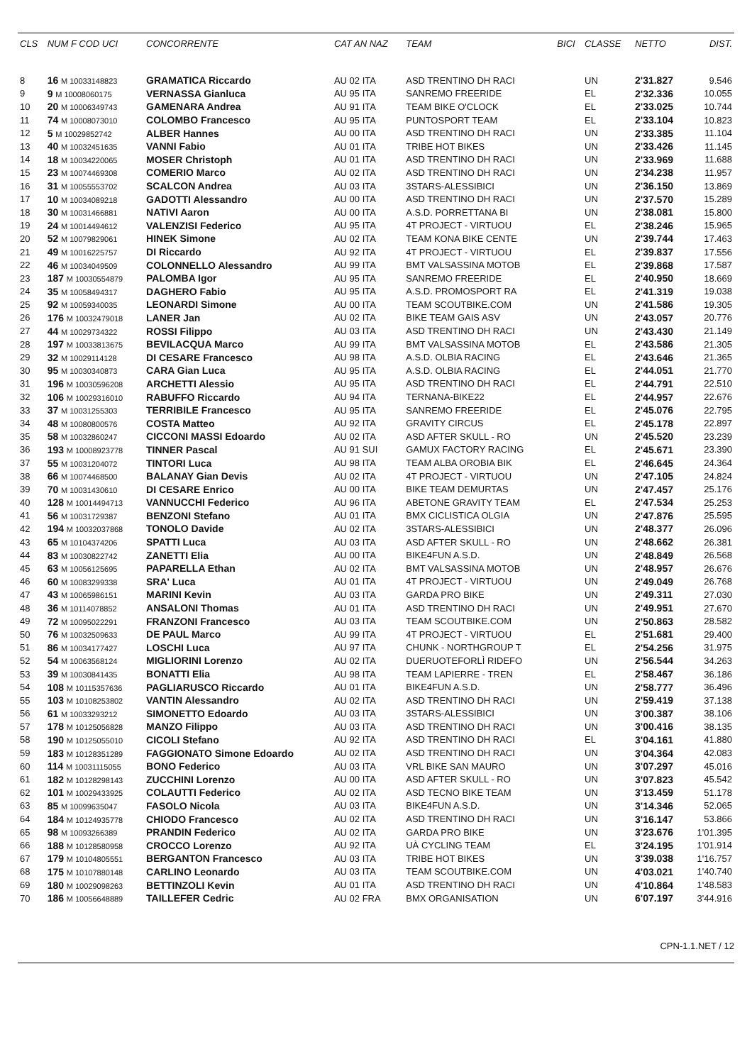| CLS | NUM F COD UCI | CONCORRENTE | CAT AN NAZ | TEAM | BICI | CLASSE | NETTO | DIST. |
| --- | --- | --- | --- | --- | --- | --- | --- | --- |
| 8 | 16 M 10033148823 | GRAMATICA Riccardo | AU 02 ITA | ASD TRENTINO DH RACI | | UN | 2'31.827 | 9.546 |
| 9 | 9 M 10008060175 | VERNASSA Gianluca | AU 95 ITA | SANREMO FREERIDE | | EL | 2'32.336 | 10.055 |
| 10 | 20 M 10006349743 | GAMENARA Andrea | AU 91 ITA | TEAM BIKE O'CLOCK | | EL | 2'33.025 | 10.744 |
| 11 | 74 M 10008073010 | COLOMBO Francesco | AU 95 ITA | PUNTOSPORT TEAM | | EL | 2'33.104 | 10.823 |
| 12 | 5 M 10029852742 | ALBER Hannes | AU 00 ITA | ASD TRENTINO DH RACI | | UN | 2'33.385 | 11.104 |
| 13 | 40 M 10032451635 | VANNI Fabio | AU 01 ITA | TRIBE HOT BIKES | | UN | 2'33.426 | 11.145 |
| 14 | 18 M 10034220065 | MOSER Christoph | AU 01 ITA | ASD TRENTINO DH RACI | | UN | 2'33.969 | 11.688 |
| 15 | 23 M 10074469308 | COMERIO Marco | AU 02 ITA | ASD TRENTINO DH RACI | | UN | 2'34.238 | 11.957 |
| 16 | 31 M 10055553702 | SCALCON Andrea | AU 03 ITA | 3STARS-ALESSIBICI | | UN | 2'36.150 | 13.869 |
| 17 | 10 M 10034089218 | GADOTTI Alessandro | AU 00 ITA | ASD TRENTINO DH RACI | | UN | 2'37.570 | 15.289 |
| 18 | 30 M 10031466881 | NATIVI Aaron | AU 00 ITA | A.S.D. PORRETTANA BI | | UN | 2'38.081 | 15.800 |
| 19 | 24 M 10014494612 | VALENZISI Federico | AU 95 ITA | 4T PROJECT - VIRTUOU | | EL | 2'38.246 | 15.965 |
| 20 | 52 M 10079829061 | HINEK Simone | AU 02 ITA | TEAM KONA BIKE CENTE | | UN | 2'39.744 | 17.463 |
| 21 | 49 M 10016225757 | DI Riccardo | AU 92 ITA | 4T PROJECT - VIRTUOU | | EL | 2'39.837 | 17.556 |
| 22 | 46 M 10034049509 | COLONNELLO Alessandro | AU 99 ITA | BMT VALSASSINA MOTOB | | EL | 2'39.868 | 17.587 |
| 23 | 187 M 10030554879 | PALOMBA Igor | AU 95 ITA | SANREMO FREERIDE | | EL | 2'40.950 | 18.669 |
| 24 | 35 M 10058494317 | DAGHERO Fabio | AU 95 ITA | A.S.D. PROMOSPORT RA | | EL | 2'41.319 | 19.038 |
| 25 | 92 M 10059340035 | LEONARDI Simone | AU 00 ITA | TEAM SCOUTBIKE.COM | | UN | 2'41.586 | 19.305 |
| 26 | 176 M 10032479018 | LANER Jan | AU 02 ITA | BIKE TEAM GAIS ASV | | UN | 2'43.057 | 20.776 |
| 27 | 44 M 10029734322 | ROSSI Filippo | AU 03 ITA | ASD TRENTINO DH RACI | | UN | 2'43.430 | 21.149 |
| 28 | 197 M 10033813675 | BEVILACQUA Marco | AU 99 ITA | BMT VALSASSINA MOTOB | | EL | 2'43.586 | 21.305 |
| 29 | 32 M 10029114128 | DI CESARE Francesco | AU 98 ITA | A.S.D. OLBIA RACING | | EL | 2'43.646 | 21.365 |
| 30 | 95 M 10030340873 | CARA Gian Luca | AU 95 ITA | A.S.D. OLBIA RACING | | EL | 2'44.051 | 21.770 |
| 31 | 196 M 10030596208 | ARCHETTI Alessio | AU 95 ITA | ASD TRENTINO DH RACI | | EL | 2'44.791 | 22.510 |
| 32 | 106 M 10029316010 | RABUFFO Riccardo | AU 94 ITA | TERNANA-BIKE22 | | EL | 2'44.957 | 22.676 |
| 33 | 37 M 10031255303 | TERRIBILE Francesco | AU 95 ITA | SANREMO FREERIDE | | EL | 2'45.076 | 22.795 |
| 34 | 48 M 10080800576 | COSTA Matteo | AU 92 ITA | GRAVITY CIRCUS | | EL | 2'45.178 | 22.897 |
| 35 | 58 M 10032860247 | CICCONI MASSI Edoardo | AU 02 ITA | ASD AFTER SKULL - RO | | UN | 2'45.520 | 23.239 |
| 36 | 193 M 10008923778 | TINNER Pascal | AU 91 SUI | GAMUX FACTORY RACING | | EL | 2'45.671 | 23.390 |
| 37 | 55 M 10031204072 | TINTORI Luca | AU 98 ITA | TEAM ALBA OROBIA BIK | | EL | 2'46.645 | 24.364 |
| 38 | 66 M 10074468500 | BALANAY Gian Devis | AU 02 ITA | 4T PROJECT - VIRTUOU | | UN | 2'47.105 | 24.824 |
| 39 | 70 M 10031430610 | DI CESARE Enrico | AU 00 ITA | BIKE TEAM DEMURTAS | | UN | 2'47.457 | 25.176 |
| 40 | 128 M 10014494713 | VANNUCCHI Federico | AU 96 ITA | ABETONE GRAVITY TEAM | | EL | 2'47.534 | 25.253 |
| 41 | 56 M 10031729387 | BENZONI Stefano | AU 01 ITA | BMX CICLISTICA OLGIA | | UN | 2'47.876 | 25.595 |
| 42 | 194 M 10032037868 | TONOLO Davide | AU 02 ITA | 3STARS-ALESSIBICI | | UN | 2'48.377 | 26.096 |
| 43 | 65 M 10104374206 | SPATTI Luca | AU 03 ITA | ASD AFTER SKULL - RO | | UN | 2'48.662 | 26.381 |
| 44 | 83 M 10030822742 | ZANETTI Elia | AU 00 ITA | BIKE4FUN A.S.D. | | UN | 2'48.849 | 26.568 |
| 45 | 63 M 10056125695 | PAPARELLA Ethan | AU 02 ITA | BMT VALSASSINA MOTOB | | UN | 2'48.957 | 26.676 |
| 46 | 60 M 10083299338 | SRA' Luca | AU 01 ITA | 4T PROJECT - VIRTUOU | | UN | 2'49.049 | 26.768 |
| 47 | 43 M 10065986151 | MARINI Kevin | AU 03 ITA | GARDA PRO BIKE | | UN | 2'49.311 | 27.030 |
| 48 | 36 M 10114078852 | ANSALONI Thomas | AU 01 ITA | ASD TRENTINO DH RACI | | UN | 2'49.951 | 27.670 |
| 49 | 72 M 10095022291 | FRANZONI Francesco | AU 03 ITA | TEAM SCOUTBIKE.COM | | UN | 2'50.863 | 28.582 |
| 50 | 76 M 10032509633 | DE PAUL Marco | AU 99 ITA | 4T PROJECT - VIRTUOU | | EL | 2'51.681 | 29.400 |
| 51 | 86 M 10034177427 | LOSCHI Luca | AU 97 ITA | CHUNK - NORTHGROUP T | | EL | 2'54.256 | 31.975 |
| 52 | 54 M 10063568124 | MIGLIORINI Lorenzo | AU 02 ITA | DUERUOTEFORLÌ RIDEFO | | UN | 2'56.544 | 34.263 |
| 53 | 39 M 10030841435 | BONATTI Elia | AU 98 ITA | TEAM LAPIERRE - TREN | | EL | 2'58.467 | 36.186 |
| 54 | 108 M 10115357636 | PAGLIARUSCO Riccardo | AU 01 ITA | BIKE4FUN A.S.D. | | UN | 2'58.777 | 36.496 |
| 55 | 103 M 10108253802 | VANTIN Alessandro | AU 02 ITA | ASD TRENTINO DH RACI | | UN | 2'59.419 | 37.138 |
| 56 | 61 M 10033293212 | SIMONETTO Edoardo | AU 03 ITA | 3STARS-ALESSIBICI | | UN | 3'00.387 | 38.106 |
| 57 | 178 M 10125056828 | MANZO Filippo | AU 03 ITA | ASD TRENTINO DH RACI | | UN | 3'00.416 | 38.135 |
| 58 | 190 M 10125055010 | CICOLI Stefano | AU 92 ITA | ASD TRENTINO DH RACI | | EL | 3'04.161 | 41.880 |
| 59 | 183 M 10128351289 | FAGGIONATO Simone Edoardo | AU 02 ITA | ASD TRENTINO DH RACI | | UN | 3'04.364 | 42.083 |
| 60 | 114 M 10031115055 | BONO Federico | AU 03 ITA | VRL BIKE SAN MAURO | | UN | 3'07.297 | 45.016 |
| 61 | 182 M 10128298143 | ZUCCHINI Lorenzo | AU 00 ITA | ASD AFTER SKULL - RO | | UN | 3'07.823 | 45.542 |
| 62 | 101 M 10029433925 | COLAUTTI Federico | AU 02 ITA | ASD TECNO BIKE TEAM | | UN | 3'13.459 | 51.178 |
| 63 | 85 M 10099635047 | FASOLO Nicola | AU 03 ITA | BIKE4FUN A.S.D. | | UN | 3'14.346 | 52.065 |
| 64 | 184 M 10124935778 | CHIODO Francesco | AU 02 ITA | ASD TRENTINO DH RACI | | UN | 3'16.147 | 53.866 |
| 65 | 98 M 10093266389 | PRANDIN Federico | AU 02 ITA | GARDA PRO BIKE | | UN | 3'23.676 | 1'01.395 |
| 66 | 188 M 10128580958 | CROCCO Lorenzo | AU 92 ITA | UÀ CYCLING TEAM | | EL | 3'24.195 | 1'01.914 |
| 67 | 179 M 10104805551 | BERGANTON Francesco | AU 03 ITA | TRIBE HOT BIKES | | UN | 3'39.038 | 1'16.757 |
| 68 | 175 M 10107880148 | CARLINO Leonardo | AU 03 ITA | TEAM SCOUTBIKE.COM | | UN | 4'03.021 | 1'40.740 |
| 69 | 180 M 10029098263 | BETTINZOLI Kevin | AU 01 ITA | ASD TRENTINO DH RACI | | UN | 4'10.864 | 1'48.583 |
| 70 | 186 M 10056648889 | TAILLEFER Cedric | AU 02 FRA | BMX ORGANISATION | | UN | 6'07.197 | 3'44.916 |
CPN-1.1.NET / 12